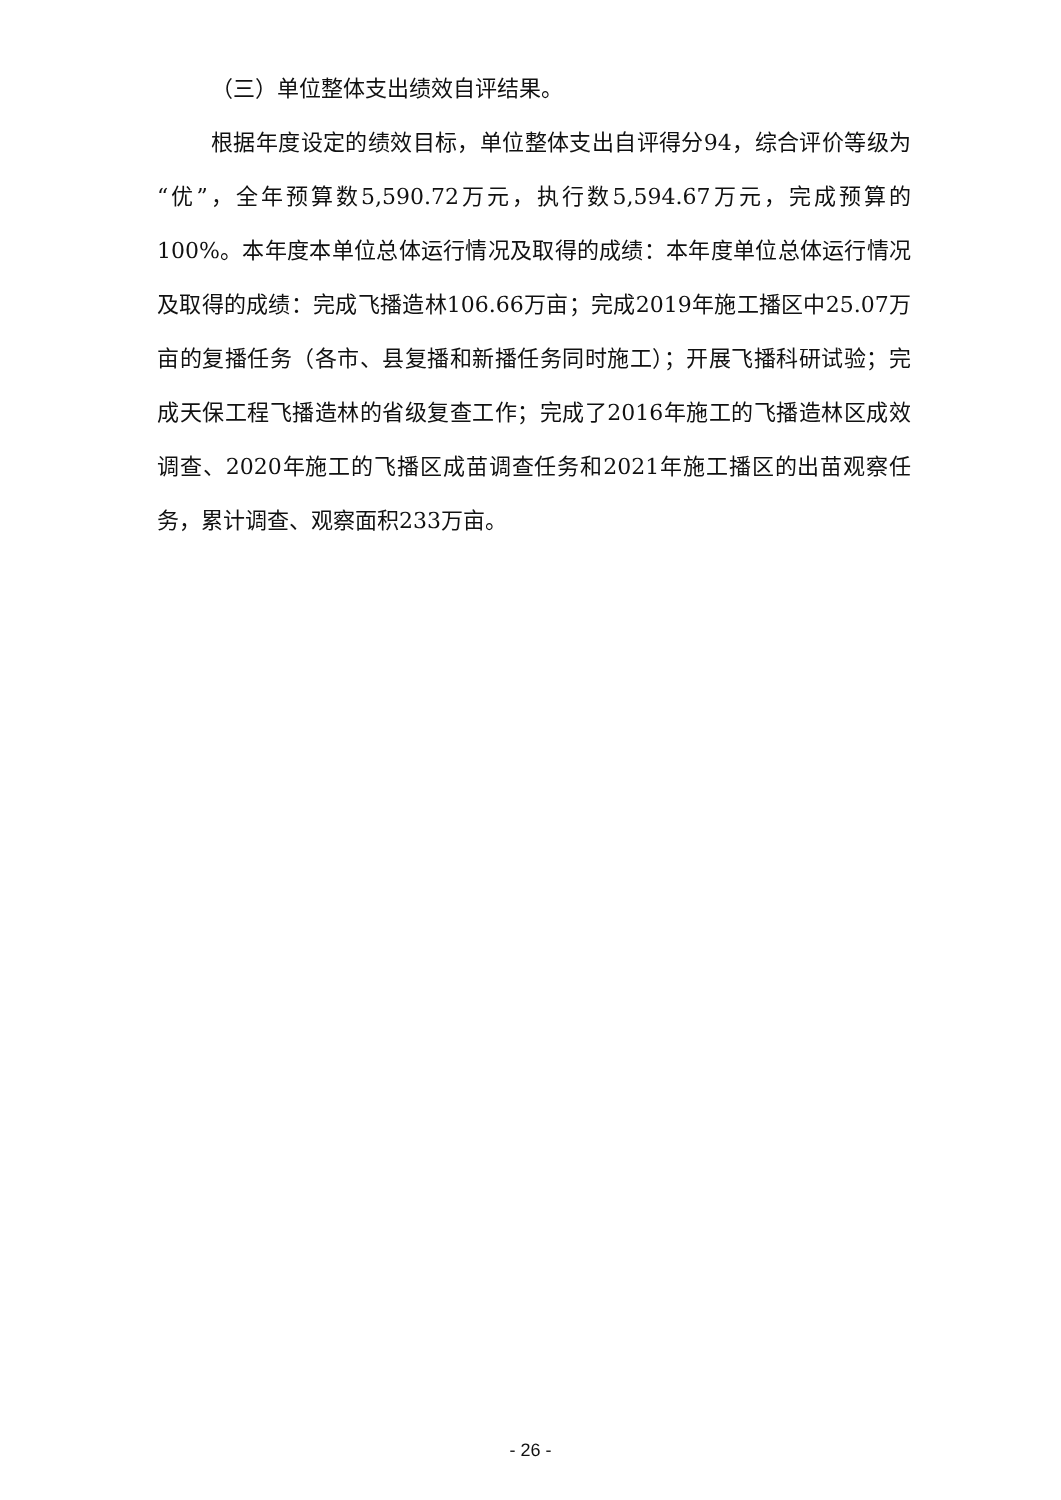（三）单位整体支出绩效自评结果。
根据年度设定的绩效目标，单位整体支出自评得分94，综合评价等级为“优”，全年预算数5,590.72万元，执行数5,594.67万元，完成预算的100%。本年度本单位总体运行情况及取得的成绩：本年度单位总体运行情况及取得的成绩：完成飞播造林106.66万亩；完成2019年施工播区中25.07万亩的复播任务（各市、县复播和新播任务同时施工）；开展飞播科研试验；完成天保工程飞播造林的省级复查工作；完成了2016年施工的飞播造林区成效调查、2020年施工的飞播区成苗调查任务和2021年施工播区的出苗观察任务，累计调查、观察面积233万亩。
- 26 -